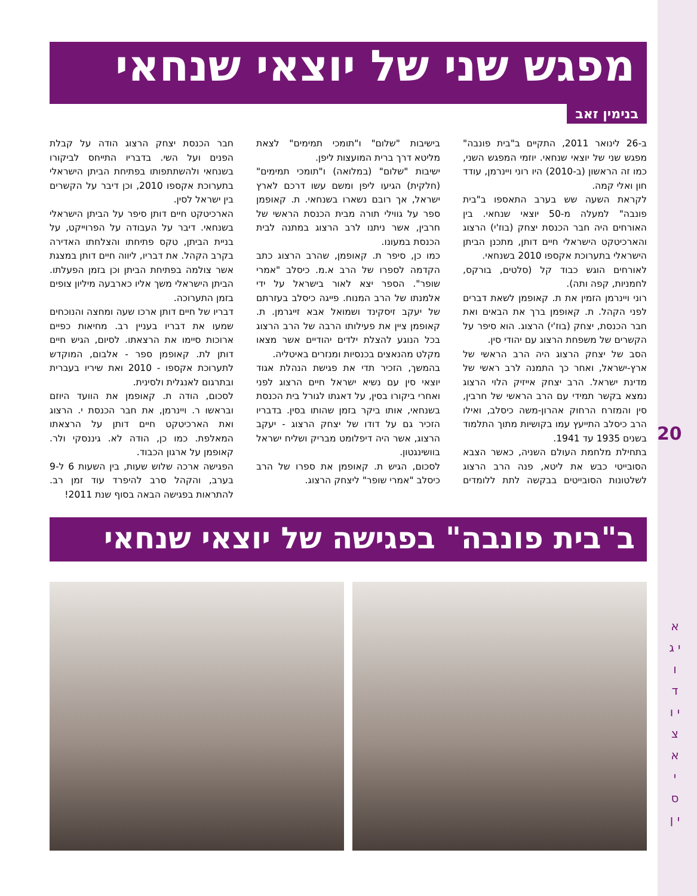מפגש שני של יוצאי שנחאי
בנימין זאב
ב-26 לינואר 2011, התקיים ב"בית פונבה" מפגש שני של יוצאי שנחאי. יוזמי המפגש השני, כמו זה הראשון (ב-2010) היו רוני ויינרמן, עודד חון ואלי קמה.
לקראת השעה שש בערב התאספו ב"בית פונבה" למעלה מ-50 יוצאי שנחאי. בין האורחים היה חבר הכנסת יצחק (בוז'י) הרצוג והארכיטקט הישראלי חיים דותן, מתכנן הביתן הישראלי בתערוכת אקספו 2010 בשנחאי.
לאורחים הוגש כבוד קל (סלטים, בורקס, לחמניות, קפה ותה).
רוני ויינרמן הזמין את ת. קאופמן לשאת דברים לפני הקהל. ת. קאופמן ברך את הבאים ואת חבר הכנסת, יצחק (בוז'י) הרצוג. הוא סיפר על הקשרים של משפחת הרצוג עם יהודי סין.
הסב של יצחק הרצוג היה הרב הראשי של ארץ-ישראל, ואחר כך התמנה לרב ראשי של מדינת ישראל. הרב יצחק אייזיק הלוי הרצוג נמצא בקשר תמידי עם הרב הראשי של חרבין, סין והמזרח הרחוק אהרון-משה כיסלב, ואילו הרב כיסלב התייעץ עמו בקושיות מתוך התלמוד בשנים 1935 עד 1941.
בתחילת מלחמת העולם השניה, כאשר הצבא הסובייטי כבש את ליטא, פנה הרב הרצוג לשלטונות הסובייטים בבקשה לתת ללומדים בישיבות "שלום" ו"תומכי תמימים" לצאת מליטא דרך ברית המועצות ליפן.
ישיבות "שלום" (במלואה) ו"תומכי תמימים" (חלקית) הגיעו ליפן ומשם עשו דרכם לארץ ישראל, אך רובם נשארו בשנחאי. ת. קאופמן ספר על גווילי תורה מבית הכנסת הראשי של חרבין, אשר ניתנו לרב הרצוג במתנה לבית הכנסת במעונו.
כמו כן, סיפר ת. קאופמן, שהרב הרצוג כתב הקדמה לספרו של הרב א.מ. כיסלב "אמרי שופר". הספר יצא לאור בישראל על ידי אלמנתו של הרב המנוח. פייגה כיסלב בעזרתם של יעקב זיסקינד ושמואל אבא זייגרמן. ת. קאופמן ציין את פעילותו הרבה של הרב הרצוג בכל הנוגע להצלת ילדים יהודיים אשר מצאו מקלט מהנאצים בכנסיות ומנזרים באיטליה.
בהמשך, הזכיר תדי את פגישת הנהלת אגוד יוצאי סין עם נשיא ישראל חיים הרצוג לפני ואחרי ביקורו בסין, על דאגתו לגורל בית הכנסת בשנחאי, אותו ביקר בזמן שהותו בסין. בדבריו הזכיר גם על דודו של יצחק הרצוג - יעקב הרצוג, אשר היה דיפלומט מבריק ושליח ישראל בוושינגטון.
לסכום, הגיש ת. קאופמן את ספרו של הרב כיסלב "אמרי שופר" ליצחק הרצוג.
חבר הכנסת יצחק הרצוג הודה על קבלת הפנים ועל השי. בדבריו התייחס לביקורו בשנחאי ולהשתתפותו בפתיחת הביתן הישראלי בתערוכת אקספו 2010, וכן דיבר על הקשרים בין ישראל לסין.
הארכיטקט חיים דותן סיפר על הביתן הישראלי בשנחאי. דיבר על העבודה על הפרוייקט, על בניית הביתן, טקס פתיחתו והצלחתו האדירה בקרב הקהל. את דבריו, ליווה חיים דותן במצגת אשר צולמה בפתיחת הביתן וכן בזמן הפעלתו. הביתן הישראלי משך אליו כארבעה מיליון צופים בזמן התערוכה.
דבריו של חיים דותן ארכו שעה ומחצה והנוכחים שמעו את דבריו בעניין רב. מחיאות כפיים ארוכות סיימו את הרצאתו. לסיום, הגיש חיים דותן לת. קאופמן ספר - אלבום, המוקדש לתערוכת אקספו - 2010 ואת שיריו בעברית ובתרגום לאנגלית ולסינית.
לסכום, הודה ת. קאופמן את הוועד היוזם ובראשו ר. ויינרמן, את חבר הכנסת י. הרצוג ואת הארכיטקט חיים דותן על הרצאתו המאלפת. כמו כן, הודה לא. גיננסקי ולר. קאופמן על ארגון הכבוד.
הפגישה ארכה שלוש שעות, בין השעות 6 ל-9 בערב, והקהל סרב להיפרד עוד זמן רב. להתראות בפגישה הבאה בסוף שנת 2011!
ב"בית פונבה" בפגישה של יוצאי שנחאי
20
א י ג ו ד י ו צ א י ס י ן